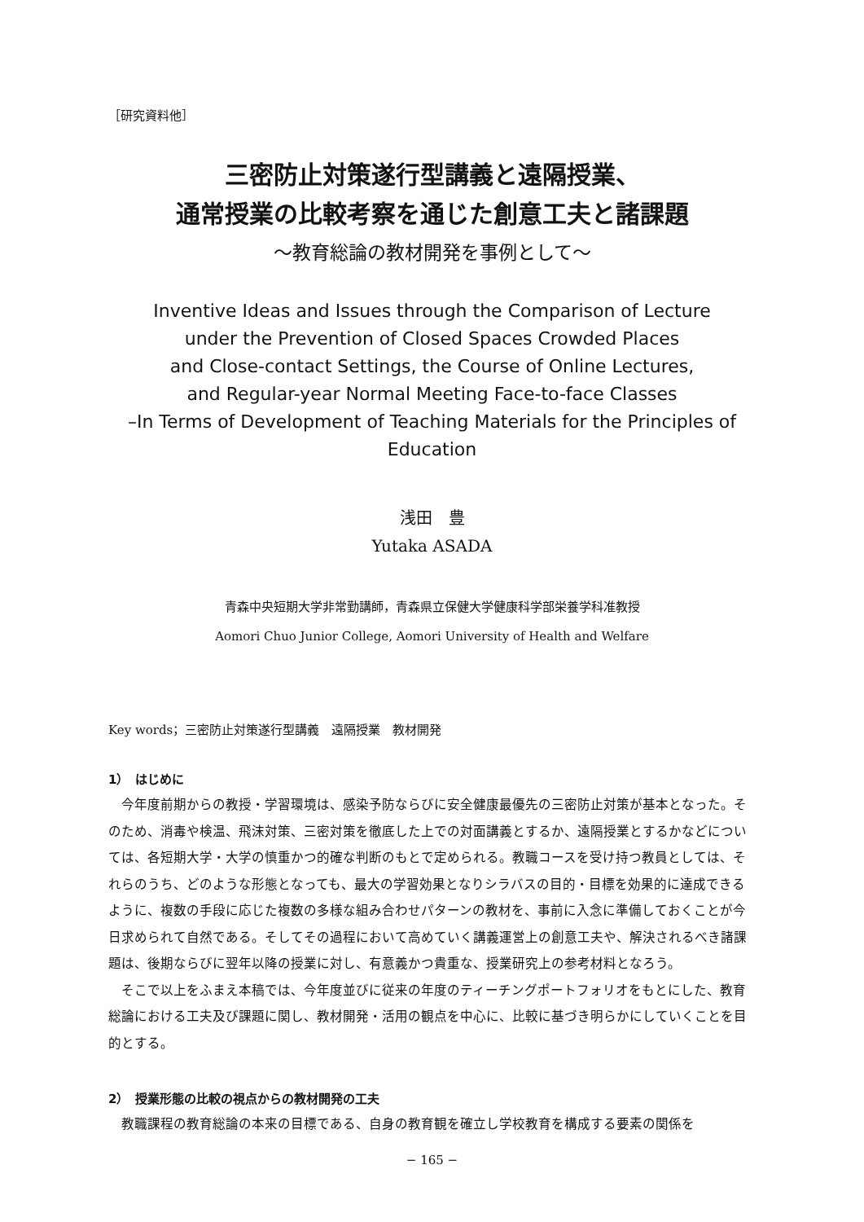［研究資料他］
三密防止対策遂行型講義と遠隔授業、
通常授業の比較考察を通じた創意工夫と諸課題
〜教育総論の教材開発を事例として〜
Inventive Ideas and Issues through the Comparison of Lecture
under the Prevention of Closed Spaces Crowded Places
and Close-contact Settings, the Course of Online Lectures,
and Regular-year Normal Meeting Face-to-face Classes
–In Terms of Development of Teaching Materials for the Principles of Education
浅田　豊
Yutaka ASADA
青森中央短期大学非常勤講師，青森県立保健大学健康科学部栄養学科准教授
Aomori Chuo Junior College, Aomori University of Health and Welfare
Key words；三密防止対策遂行型講義　遠隔授業　教材開発
1）　はじめに
今年度前期からの教授・学習環境は、感染予防ならびに安全健康最優先の三密防止対策が基本となった。そのため、消毒や検温、飛沫対策、三密対策を徹底した上での対面講義とするか、遠隔授業とするかなどについては、各短期大学・大学の慎重かつ的確な判断のもとで定められる。教職コースを受け持つ教員としては、それらのうち、どのような形態となっても、最大の学習効果となりシラバスの目的・目標を効果的に達成できるように、複数の手段に応じた複数の多様な組み合わせパターンの教材を、事前に入念に準備しておくことが今日求められて自然である。そしてその過程において高めていく講義運営上の創意工夫や、解決されるべき諸課題は、後期ならびに翌年以降の授業に対し、有意義かつ貴重な、授業研究上の参考材料となろう。
そこで以上をふまえ本稿では、今年度並びに従来の年度のティーチングポートフォリオをもとにした、教育総論における工夫及び課題に関し、教材開発・活用の観点を中心に、比較に基づき明らかにしていくことを目的とする。
2）　授業形態の比較の視点からの教材開発の工夫
教職課程の教育総論の本来の目標である、自身の教育観を確立し学校教育を構成する要素の関係を
− 165 −